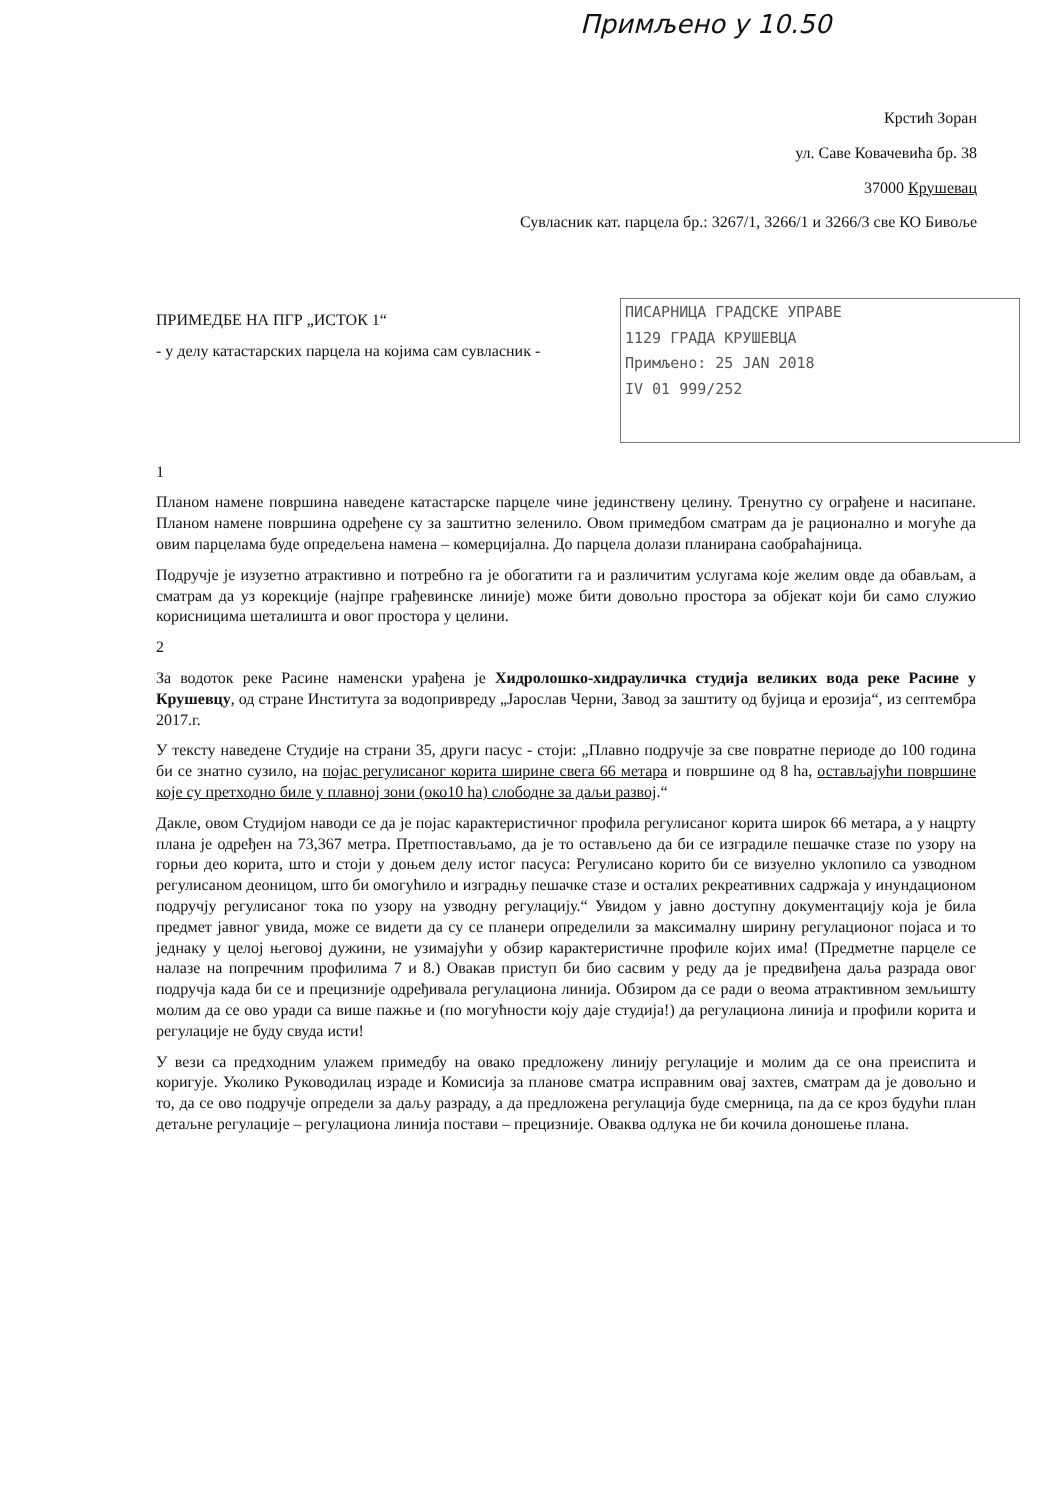Примљено у 10.50
Крстић Зоран
ул. Саве Ковачевића бр. 38
37000 Крушевац
Сувласник кат. парцела бр.: 3267/1, 3266/1 и 3266/3 све КО Бивоље
ПИСАРНИЦА ГРАДСКЕ УПРАВЕ
1129 ГРАДА КРУШЕВЦА
Примљено: 25 JAN 2018
IV 01 999/252
ПРИМЕДБЕ НА ПГР „ИСТОК 1“
- у делу катастарских парцела на којима сам сувласник -
1
Планом намене површина наведене катастарске парцеле чине јединствену целину. Тренутно су ограђене и насипане. Планом намене површина одређене су за заштитно зеленило. Овом примедбом сматрам да је рационално и могуће да овим парцелама буде опредељена намена – комерцијална. До парцела долази планирана саобраћајница.
Подручје је изузетно атрактивно и потребно га је обогатити га и различитим услугама које желим овде да обављам, а сматрам да уз корекције (најпре грађевинске линије) може бити довољно простора за објекат који би само служио корисницима шеталишта и овог простора у целини.
2
За водоток реке Расине наменски урађена је Хидролошко-хидрауличка студија великих вода реке Расине у Крушевцу, од стране Института за водопривреду „Јарослав Черни, Завод за заштиту од бујица и ерозија“, из септембра 2017.г.
У тексту наведене Студије на страни 35, други пасус - стоји: „Плавно подручје за све повратне периоде до 100 година би се знатно сузило, на појас регулисаног корита ширине свега 66 метара и површине од 8 ha, остављајући површине које су претходно биле у плавној зони (око10 ha) слободне за даљи развој.“
Дакле, овом Студијом наводи се да је појас карактеристичног профила регулисаног корита широк 66 метара, а у нацрту плана је одређен на 73,367 метра. Претпостављамо, да је то остављено да би се изградиле пешачке стазе по узору на горњи део корита, што и стоји у доњем делу истог пасуса: Регулисано корито би се визуелно уклопило са узводном регулисаном деоницом, што би омогућило и изградњу пешачке стазе и осталих рекреативних садржаја у инундационом подручју регулисаног тока по узору на узводну регулацију.“ Увидом у јавно доступну документацију која је била предмет јавног увида, може се видети да су се планери определили за максималну ширину регулационог појаса и то једнаку у целој његовој дужини, не узимајући у обзир карактеристичне профиле којих има! (Предметне парцеле се налазе на попречним профилима 7 и 8.) Овакав приступ би био сасвим у реду да је предвиђена даља разрада овог подручја када би се и прецизније одређивала регулациона линија. Обзиром да се ради о веома атрактивном земљишту молим да се ово уради са више пажње и (по могућности коју даје студија!) да регулациона линија и профили корита и регулације не буду свуда исти!
У вези са предходним улажем примедбу на овако предложену линију регулације и молим да се она преиспита и коригује. Уколико Руководилац израде и Комисија за планове сматра исправним овај захтев, сматрам да је довољно и то, да се ово подручје определи за даљу разраду, а да предложена регулација буде смерница, па да се кроз будући план детаљне регулације – регулациона линија постави – прецизније. Оваква одлука не би кочила доношење плана.